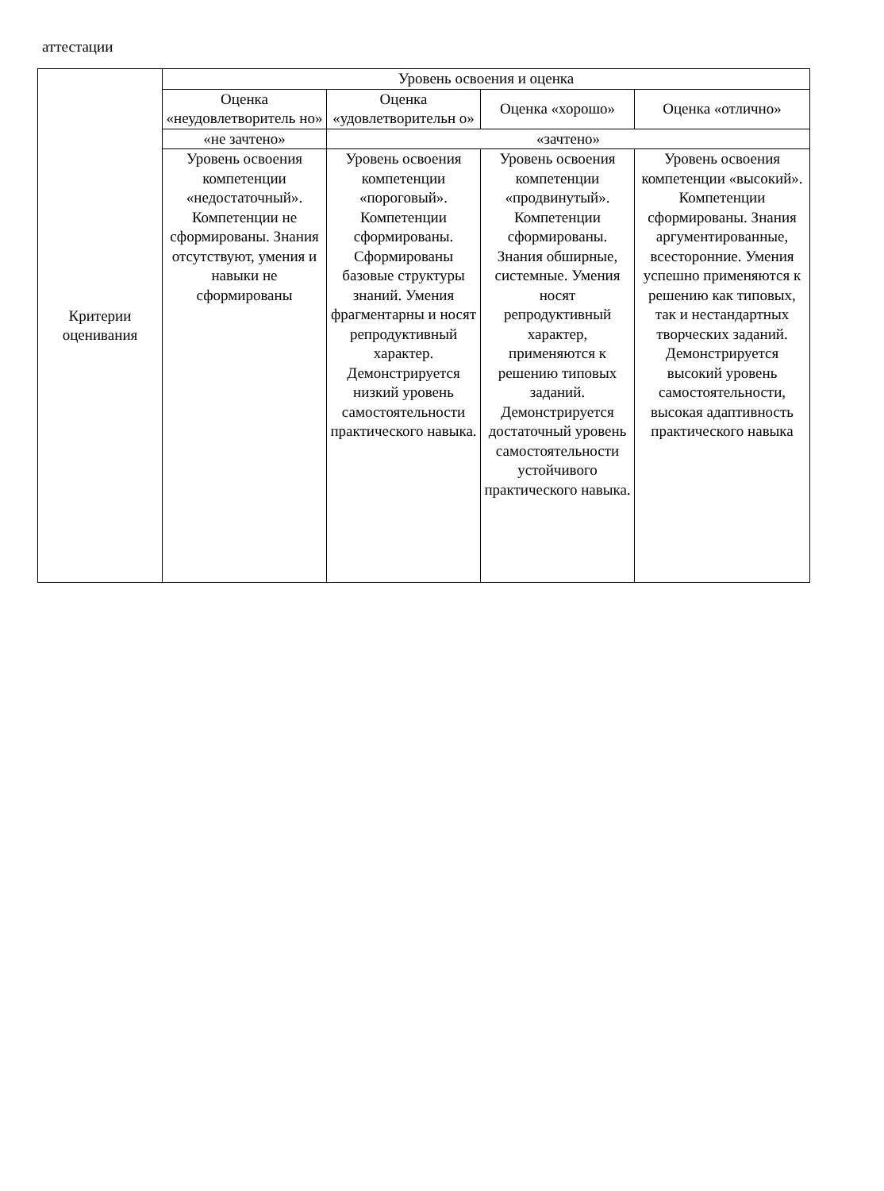аттестации
| Критерии оценивания | Уровень освоения и оценка | | | |
| --- | --- | --- | --- | --- |
| | Оценка «неудовлетворитель но» | Оценка «удовлетворительн о» | Оценка «хорошо» | Оценка «отлично» |
| | «не зачтено» | «зачтено» | | |
| | Уровень освоения компетенции «недостаточный». Компетенции не сформированы. Знания отсутствуют, умения и навыки не сформированы | Уровень освоения компетенции «пороговый». Компетенции сформированы. Сформированы базовые структуры знаний. Умения фрагментарны и носят репродуктивный характер. Демонстрируется низкий уровень самостоятельности практического навыка. | Уровень освоения компетенции «продвинутый». Компетенции сформированы. Знания обширные, системные. Умения носят репродуктивный характер, применяются к решению типовых заданий. Демонстрируется достаточный уровень самостоятельности устойчивого практического навыка. | Уровень освоения компетенции «высокий». Компетенции сформированы. Знания аргументированные, всесторонние. Умения успешно применяются к решению как типовых, так и нестандартных творческих заданий. Демонстрируется высокий уровень самостоятельности, высокая адаптивность практического навыка |